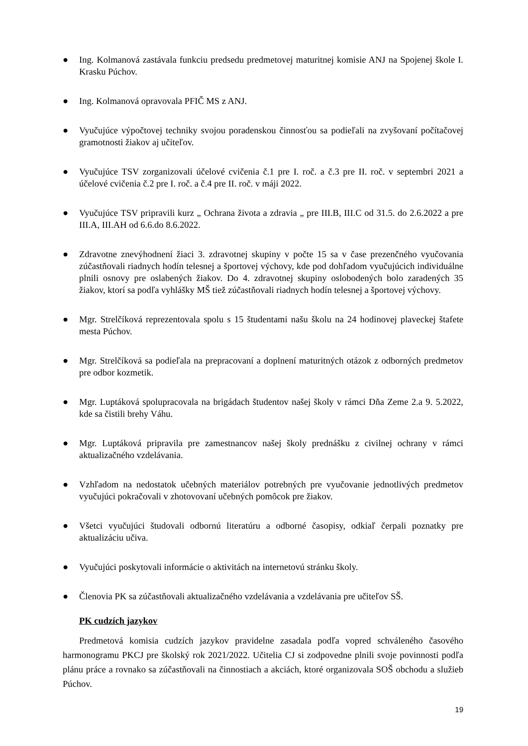● Ing. Kolmanová zastávala funkciu predsedu predmetovej maturitnej komisie ANJ na Spojenej škole I. Krasku Púchov.
● Ing. Kolmanová opravovala PFIČ MS z ANJ.
● Vyučujúce výpočtovej techniky svojou poradenskou činnosťou sa podieľali na zvyšovaní počítačovej gramotnosti žiakov aj učiteľov.
● Vyučujúce TSV zorganizovali účelové cvičenia č.1 pre I. roč. a č.3 pre II. roč. v septembri 2021 a účelové cvičenia č.2 pre I. roč. a č.4 pre II. roč. v máji 2022.
● Vyučujúce TSV pripravili kurz „ Ochrana života a zdravia „ pre III.B, III.C od 31.5. do 2.6.2022 a pre III.A, III.AH od 6.6.do 8.6.2022.
● Zdravotne znevýhodnení žiaci 3. zdravotnej skupiny v počte 15 sa v čase prezenčného vyučovania zúčastňovali riadnych hodín telesnej a športovej výchovy, kde pod dohľadom vyučujúcich individuálne plnili osnovy pre oslabených žiakov. Do 4. zdravotnej skupiny oslobodených bolo zaradených 35 žiakov, ktorí sa podľa vyhlášky MŠ tiež zúčastňovali riadnych hodín telesnej a športovej výchovy.
● Mgr. Strelčíková reprezentovala spolu s 15 študentami našu školu na 24 hodinovej plaveckej štafete mesta Púchov.
● Mgr. Strelčíková sa podieľala na prepracovaní a doplnení maturitných otázok z odborných predmetov pre odbor kozmetik.
● Mgr. Luptáková spolupracovala na brigádach študentov našej školy v rámci Dňa Zeme 2.a 9. 5.2022, kde sa čistili brehy Váhu.
● Mgr. Luptáková pripravila pre zamestnancov našej školy prednášku z civilnej ochrany v rámci aktualizačného vzdelávania.
● Vzhľadom na nedostatok učebných materiálov potrebných pre vyučovanie jednotlivých predmetov vyučujúci pokračovali v zhotovovaní učebných pomôcok pre žiakov.
● Všetci vyučujúci študovali odbornú literatúru a odborné časopisy, odkiaľ čerpali poznatky pre aktualizáciu učiva.
● Vyučujúci poskytovali informácie o aktivitách na internetovú stránku školy.
● Členovia PK sa zúčastňovali aktualizačného vzdelávania a vzdelávania pre učiteľov SŠ.
PK cudzích jazykov
Predmetová komisia cudzích jazykov pravidelne zasadala podľa vopred schváleného časového harmonogramu PKCJ pre školský rok 2021/2022. Učitelia CJ si zodpovedne plnili svoje povinnosti podľa plánu práce a rovnako sa zúčastňovali na činnostiach a akciách, ktoré organizovala SOŠ obchodu a služieb Púchov.
19